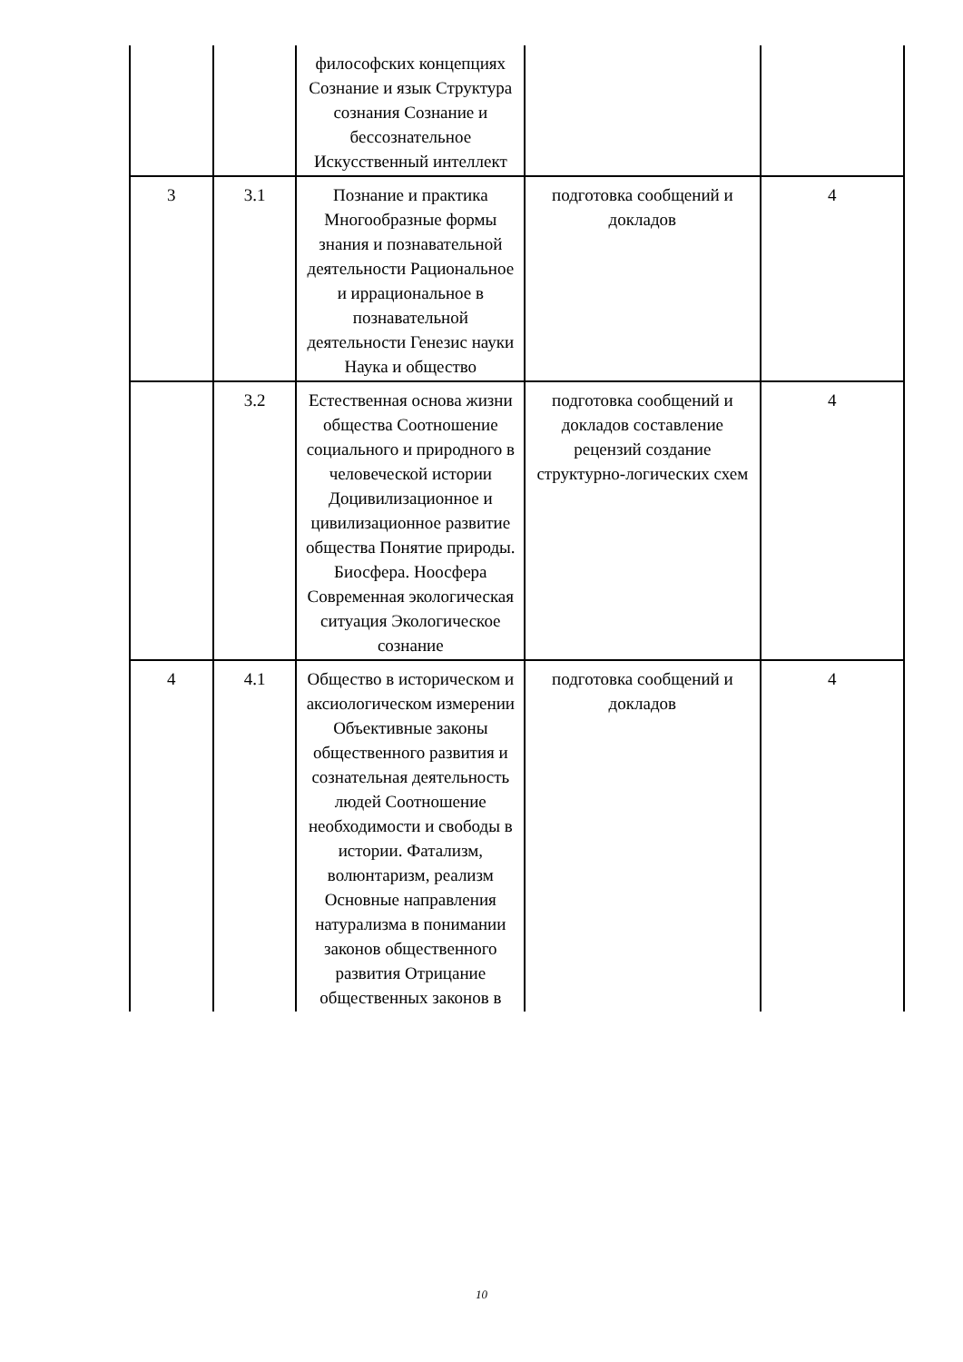| | | философских концепциях Сознание и язык Структура сознания Сознание и бессознательное Искусственный интеллект | | |
| 3 | 3.1 | Познание и практика Многообразные формы знания и познавательной деятельности Рациональное и иррациональное в познавательной деятельности Генезис науки Наука и общество | подготовка сообщений и докладов | 4 |
| | 3.2 | Естественная основа жизни общества Соотношение социального и природного в человеческой истории Доцивилизационное и цивилизационное развитие общества Понятие природы. Биосфера. Ноосфера Современная экологическая ситуация Экологическое сознание | подготовка сообщений и докладов составление рецензий создание структурно-логических схем | 4 |
| 4 | 4.1 | Общество в историческом и аксиологическом измерении Объективные законы общественного развития и сознательная деятельность людей Соотношение необходимости и свободы в истории. Фатализм, волюнтаризм, реализм Основные направления натурализма в понимании законов общественного развития Отрицание общественных законов в | подготовка сообщений и докладов | 4 |
10